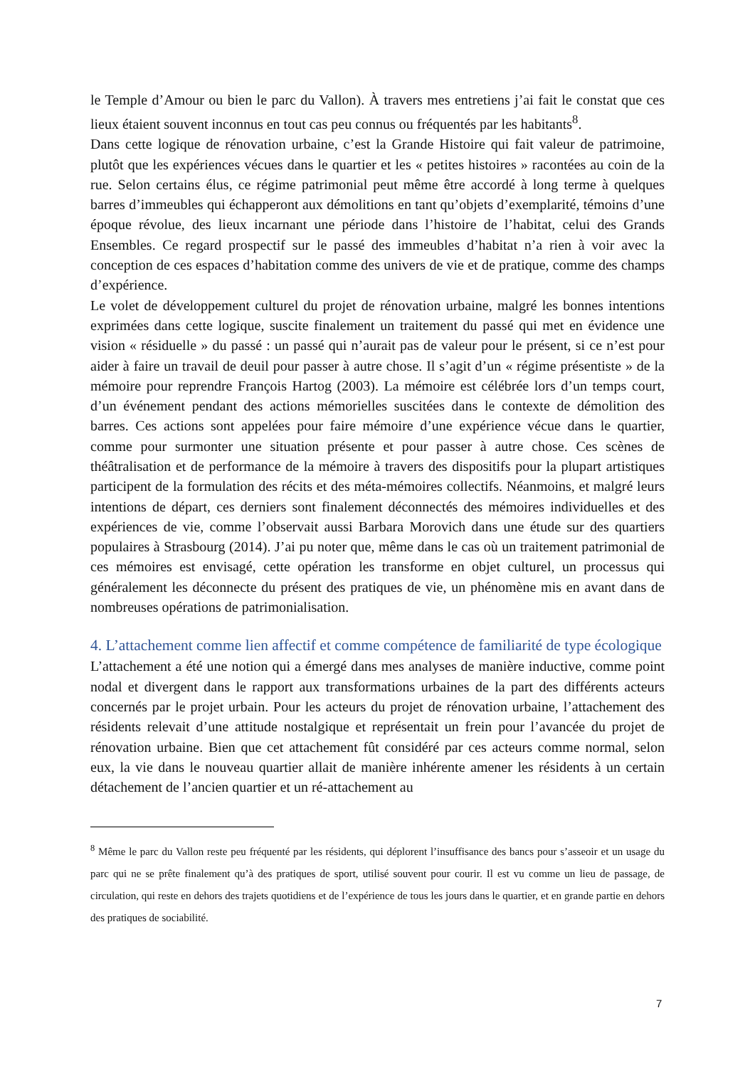le Temple d’Amour ou bien le parc du Vallon). À travers mes entretiens j’ai fait le constat que ces lieux étaient souvent inconnus en tout cas peu connus ou fréquentés par les habitants<sup>8</sup>.
Dans cette logique de rénovation urbaine, c’est la Grande Histoire qui fait valeur de patrimoine, plutôt que les expériences vécues dans le quartier et les « petites histoires » racontées au coin de la rue. Selon certains élus, ce régime patrimonial peut même être accordé à long terme à quelques barres d’immeubles qui échapperont aux démolitions en tant qu’objets d’exemplarité, témoins d’une époque révolue, des lieux incarnant une période dans l’histoire de l’habitat, celui des Grands Ensembles. Ce regard prospectif sur le passé des immeubles d’habitat n’a rien à voir avec la conception de ces espaces d’habitation comme des univers de vie et de pratique, comme des champs d’expérience.
Le volet de développement culturel du projet de rénovation urbaine, malgré les bonnes intentions exprimées dans cette logique, suscite finalement un traitement du passé qui met en évidence une vision « résiduelle » du passé : un passé qui n’aurait pas de valeur pour le présent, si ce n’est pour aider à faire un travail de deuil pour passer à autre chose. Il s’agit d’un « régime présentiste » de la mémoire pour reprendre François Hartog (2003). La mémoire est célébrée lors d’un temps court, d’un événement pendant des actions mémorielles suscitées dans le contexte de démolition des barres. Ces actions sont appelées pour faire mémoire d’une expérience vécue dans le quartier, comme pour surmonter une situation présente et pour passer à autre chose. Ces scènes de théâtralisation et de performance de la mémoire à travers des dispositifs pour la plupart artistiques participent de la formulation des récits et des méta-mémoires collectifs. Néanmoins, et malgré leurs intentions de départ, ces derniers sont finalement déconnectés des mémoires individuelles et des expériences de vie, comme l’observait aussi Barbara Morovich dans une étude sur des quartiers populaires à Strasbourg (2014). J’ai pu noter que, même dans le cas où un traitement patrimonial de ces mémoires est envisagé, cette opération les transforme en objet culturel, un processus qui généralement les déconnecte du présent des pratiques de vie, un phénomène mis en avant dans de nombreuses opérations de patrimonialisation.
4. L’attachement comme lien affectif et comme compétence de familiarité de type écologique
L’attachement a été une notion qui a émergé dans mes analyses de manière inductive, comme point nodal et divergent dans le rapport aux transformations urbaines de la part des différents acteurs concernés par le projet urbain. Pour les acteurs du projet de rénovation urbaine, l’attachement des résidents relevait d’une attitude nostalgique et représentait un frein pour l’avancée du projet de rénovation urbaine. Bien que cet attachement fût considéré par ces acteurs comme normal, selon eux, la vie dans le nouveau quartier allait de manière inhérente amener les résidents à un certain détachement de l’ancien quartier et un ré-attachement au
<sup>8</sup> Même le parc du Vallon reste peu fréquenté par les résidents, qui déplorent l’insuffisance des bancs pour s’asseoir et un usage du parc qui ne se prête finalement qu’à des pratiques de sport, utilisé souvent pour courir. Il est vu comme un lieu de passage, de circulation, qui reste en dehors des trajets quotidiens et de l’expérience de tous les jours dans le quartier, et en grande partie en dehors des pratiques de sociabilité.
7